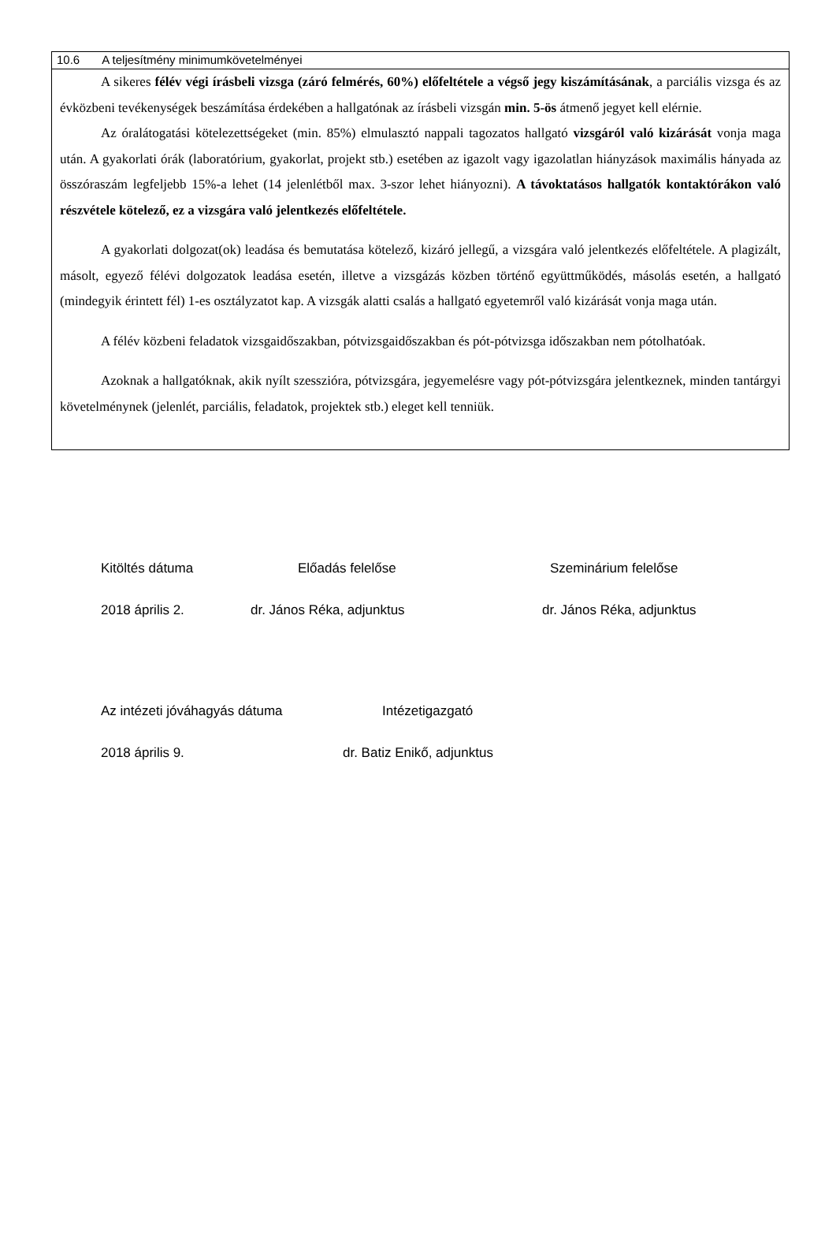10.6 A teljesítmény minimumkövetelményei
A sikeres félév végi írásbeli vizsga (záró felmérés, 60%) előfeltétele a végső jegy kiszámításának, a parciális vizsga és az évközbeni tevékenységek beszámítása érdekében a hallgatónak az írásbeli vizsgán min. 5-ös átmenő jegyet kell elérnie.
Az óralátogatási kötelezettségeket (min. 85%) elmulasztó nappali tagozatos hallgató vizsgáról való kizárását vonja maga után. A gyakorlati órák (laboratórium, gyakorlat, projekt stb.) esetében az igazolt vagy igazolatlan hiányzások maximális hányada az összóraszám legfeljebb 15%-a lehet (14 jelenlétből max. 3-szor lehet hiányozni). A távoktatásos hallgatók kontaktórákon való részvétele kötelező, ez a vizsgára való jelentkezés előfeltétele.
A gyakorlati dolgozat(ok) leadása és bemutatása kötelező, kizáró jellegű, a vizsgára való jelentkezés előfeltétele. A plagizált, másolt, egyező félévi dolgozatok leadása esetén, illetve a vizsgázás közben történő együttműködés, másolás esetén, a hallgató (mindegyik érintett fél) 1-es osztályzatot kap. A vizsgák alatti csalás a hallgató egyetemről való kizárását vonja maga után.
A félév közbeni feladatok vizsgaidőszakban, pótvizsgaidőszakban és pót-pótvizsga időszakban nem pótolhatóak.
Azoknak a hallgatóknak, akik nyílt szesszióra, pótvizsgára, jegyemelésre vagy pót-pótvizsgára jelentkeznek, minden tantárgyi követelménynek (jelenlét, parciális, feladatok, projektek stb.) eleget kell tenniük.
Kitöltés dátuma Előadás felelőse Szeminárium felelőse
2018 április 2. dr. János Réka, adjunktus dr. János Réka, adjunktus
Az intézeti jóváhagyás dátuma Intézetigazgató
2018 április 9. dr. Batiz Enikő, adjunktus